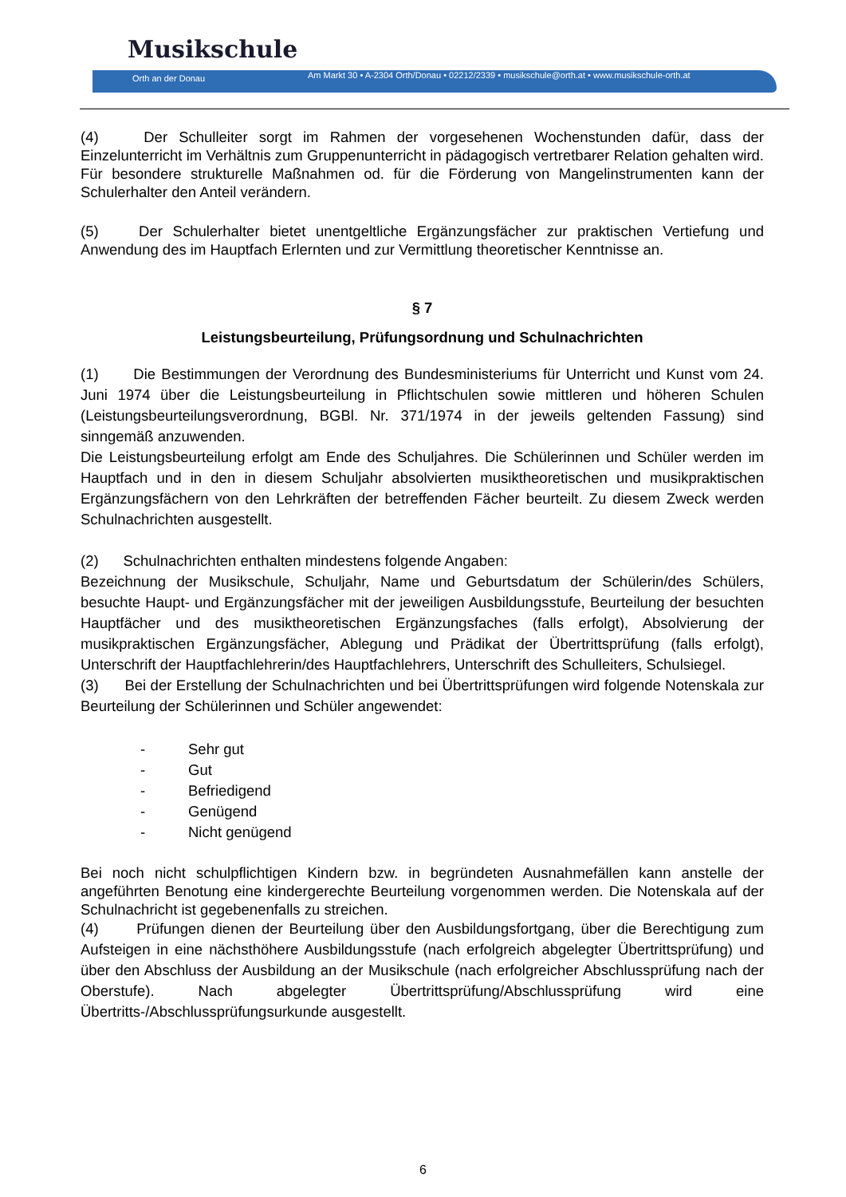Musikschule
Orth an der Donau Am Markt 30 • A-2304 Orth/Donau • 02212/2339 • musikschule@orth.at • www.musikschule-orth.at
(4) Der Schulleiter sorgt im Rahmen der vorgesehenen Wochenstunden dafür, dass der Einzelunterricht im Verhältnis zum Gruppenunterricht in pädagogisch vertretbarer Relation gehalten wird. Für besondere strukturelle Maßnahmen od. für die Förderung von Mangelinstrumenten kann der Schulerhalter den Anteil verändern.
(5) Der Schulerhalter bietet unentgeltliche Ergänzungsfächer zur praktischen Vertiefung und Anwendung des im Hauptfach Erlernten und zur Vermittlung theoretischer Kenntnisse an.
§ 7
Leistungsbeurteilung, Prüfungsordnung und Schulnachrichten
(1) Die Bestimmungen der Verordnung des Bundesministeriums für Unterricht und Kunst vom 24. Juni 1974 über die Leistungsbeurteilung in Pflichtschulen sowie mittleren und höheren Schulen (Leistungsbeurteilungsverordnung, BGBl. Nr. 371/1974 in der jeweils geltenden Fassung) sind sinngemäß anzuwenden.
Die Leistungsbeurteilung erfolgt am Ende des Schuljahres. Die Schülerinnen und Schüler werden im Hauptfach und in den in diesem Schuljahr absolvierten musiktheoretischen und musikpraktischen Ergänzungsfächern von den Lehrkräften der betreffenden Fächer beurteilt. Zu diesem Zweck werden Schulnachrichten ausgestellt.
(2) Schulnachrichten enthalten mindestens folgende Angaben:
Bezeichnung der Musikschule, Schuljahr, Name und Geburtsdatum der Schülerin/des Schülers, besuchte Haupt- und Ergänzungsfächer mit der jeweiligen Ausbildungsstufe, Beurteilung der besuchten Hauptfächer und des musiktheoretischen Ergänzungsfaches (falls erfolgt), Absolvierung der musikpraktischen Ergänzungsfächer, Ablegung und Prädikat der Übertrittsprüfung (falls erfolgt), Unterschrift der Hauptfachlehrerin/des Hauptfachlehrers, Unterschrift des Schulleiters, Schulsiegel.
(3) Bei der Erstellung der Schulnachrichten und bei Übertrittsprüfungen wird folgende Notenskala zur Beurteilung der Schülerinnen und Schüler angewendet:
- Sehr gut
- Gut
- Befriedigend
- Genügend
- Nicht genügend
Bei noch nicht schulpflichtigen Kindern bzw. in begründeten Ausnahmefällen kann anstelle der angeführten Benotung eine kindergerechte Beurteilung vorgenommen werden. Die Notenskala auf der Schulnachricht ist gegebenenfalls zu streichen.
(4) Prüfungen dienen der Beurteilung über den Ausbildungsfortgang, über die Berechtigung zum Aufsteigen in eine nächsthöhere Ausbildungsstufe (nach erfolgreich abgelegter Übertrittsprüfung) und über den Abschluss der Ausbildung an der Musikschule (nach erfolgreicher Abschlussprüfung nach der Oberstufe). Nach abgelegter Übertrittsprüfung/Abschlussprüfung wird eine Übertritts-/Abschlussprüfungsurkunde ausgestellt.
6